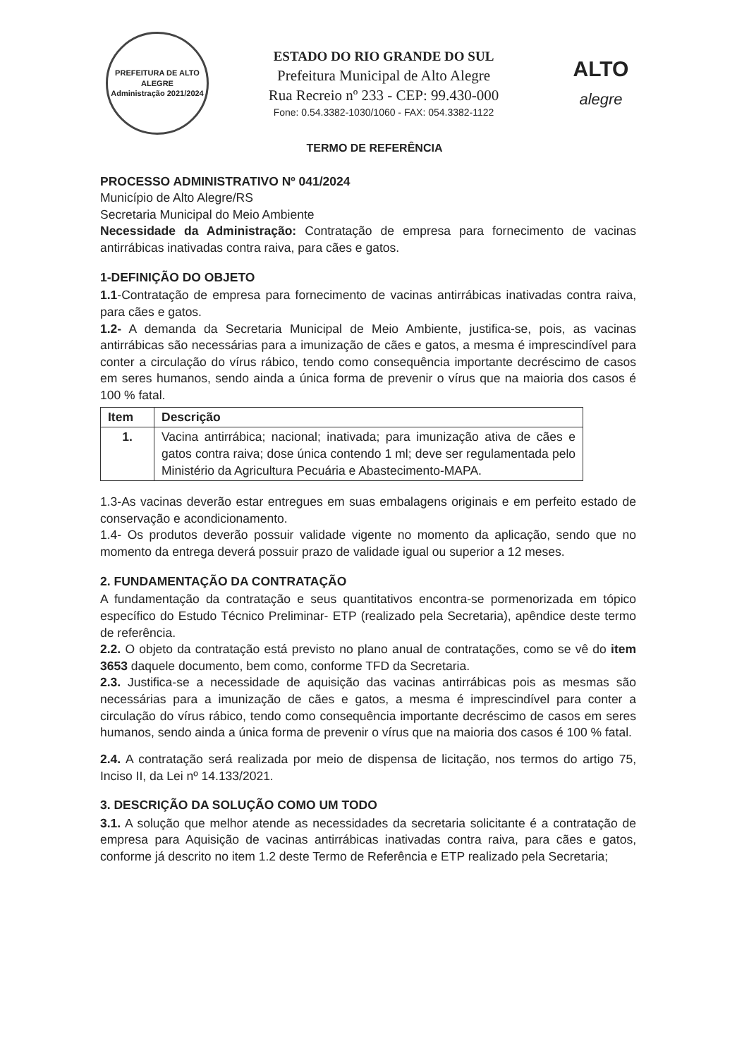PREFEITURA DE ALTO ALEGRE
Administração 2021/2024
ESTADO DO RIO GRANDE DO SUL
Prefeitura Municipal de Alto Alegre
Rua Recreio nº 233 - CEP: 99.430-000
Fone: 0.54.3382-1030/1060 - FAX: 054.3382-1122
ALTO
alegre
TERMO DE REFERÊNCIA
PROCESSO ADMINISTRATIVO Nº 041/2024
Município de Alto Alegre/RS
Secretaria Municipal do Meio Ambiente
Necessidade da Administração: Contratação de empresa para fornecimento de vacinas antirrábicas inativadas contra raiva, para cães e gatos.
1-DEFINIÇÃO DO OBJETO
1.1-Contratação de empresa para fornecimento de vacinas antirrábicas inativadas contra raiva, para cães e gatos.
1.2- A demanda da Secretaria Municipal de Meio Ambiente, justifica-se, pois, as vacinas antirrábicas são necessárias para a imunização de cães e gatos, a mesma é imprescindível para conter a circulação do vírus rábico, tendo como consequência importante decréscimo de casos em seres humanos, sendo ainda a única forma de prevenir o vírus que na maioria dos casos é 100 % fatal.
| Item | Descrição |
| --- | --- |
| 1. | Vacina antirrábica; nacional; inativada; para imunização ativa de cães e gatos contra raiva; dose única contendo 1 ml; deve ser regulamentada pelo Ministério da Agricultura Pecuária e Abastecimento-MAPA. |
1.3-As vacinas deverão estar entregues em suas embalagens originais e em perfeito estado de conservação e acondicionamento.
1.4- Os produtos deverão possuir validade vigente no momento da aplicação, sendo que no momento da entrega deverá possuir prazo de validade igual ou superior a 12 meses.
2. FUNDAMENTAÇÃO DA CONTRATAÇÃO
A fundamentação da contratação e seus quantitativos encontra-se pormenorizada em tópico específico do Estudo Técnico Preliminar- ETP (realizado pela Secretaria), apêndice deste termo de referência.
2.2. O objeto da contratação está previsto no plano anual de contratações, como se vê do item 3653 daquele documento, bem como, conforme TFD da Secretaria.
2.3. Justifica-se a necessidade de aquisição das vacinas antirrábicas pois as mesmas são necessárias para a imunização de cães e gatos, a mesma é imprescindível para conter a circulação do vírus rábico, tendo como consequência importante decréscimo de casos em seres humanos, sendo ainda a única forma de prevenir o vírus que na maioria dos casos é 100 % fatal.
2.4. A contratação será realizada por meio de dispensa de licitação, nos termos do artigo 75, Inciso II, da Lei nº 14.133/2021.
3. DESCRIÇÃO DA SOLUÇÃO COMO UM TODO
3.1. A solução que melhor atende as necessidades da secretaria solicitante é a contratação de empresa para Aquisição de vacinas antirrábicas inativadas contra raiva, para cães e gatos, conforme já descrito no item 1.2 deste Termo de Referência e ETP realizado pela Secretaria;